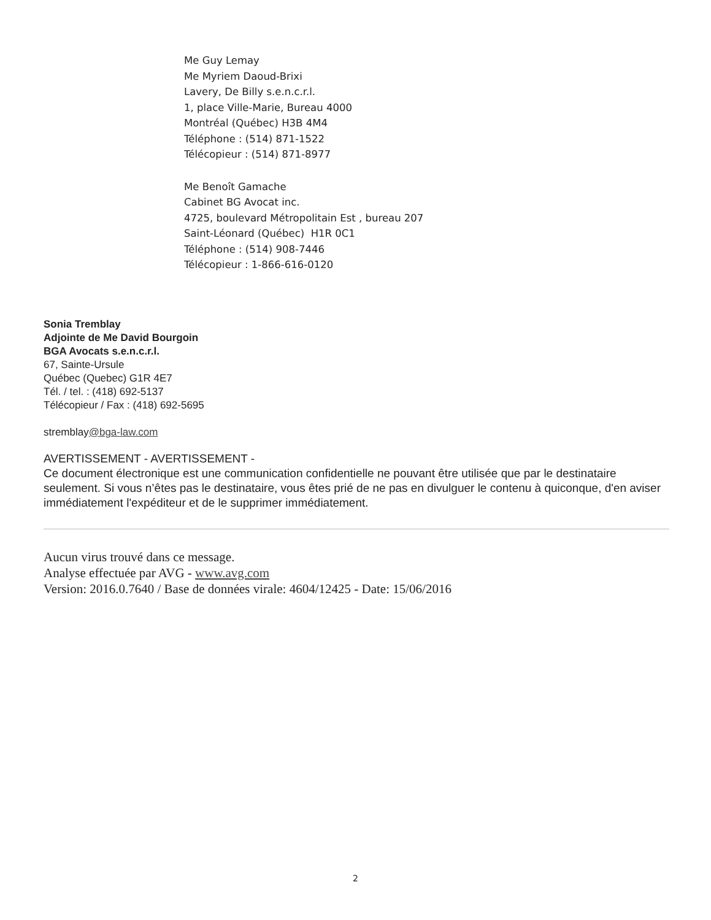Me Guy Lemay
Me Myriem Daoud-Brixi
Lavery, De Billy s.e.n.c.r.l.
1, place Ville-Marie, Bureau 4000
Montréal (Québec) H3B 4M4
Téléphone : (514) 871-1522
Télécopieur : (514) 871-8977
Me Benoît Gamache
Cabinet BG Avocat inc.
4725, boulevard Métropolitain Est , bureau 207
Saint-Léonard (Québec) H1R 0C1
Téléphone : (514) 908-7446
Télécopieur : 1-866-616-0120
Sonia Tremblay
Adjointe de Me David Bourgoin
BGA Avocats s.e.n.c.r.l.
67, Sainte-Ursule
Québec (Quebec) G1R 4E7
Tél. / tel. : (418) 692-5137
Télécopieur / Fax : (418) 692-5695
stremblay@bga-law.com
AVERTISSEMENT - AVERTISSEMENT -
Ce document électronique est une communication confidentielle ne pouvant être utilisée que par le destinataire seulement. Si vous n’êtes pas le destinataire, vous êtes prié de ne pas en divulguer le contenu à quiconque, d'en aviser immédiatement l'expéditeur et de le supprimer immédiatement.
Aucun virus trouvé dans ce message.
Analyse effectuée par AVG - www.avg.com
Version: 2016.0.7640 / Base de données virale: 4604/12425 - Date: 15/06/2016
2